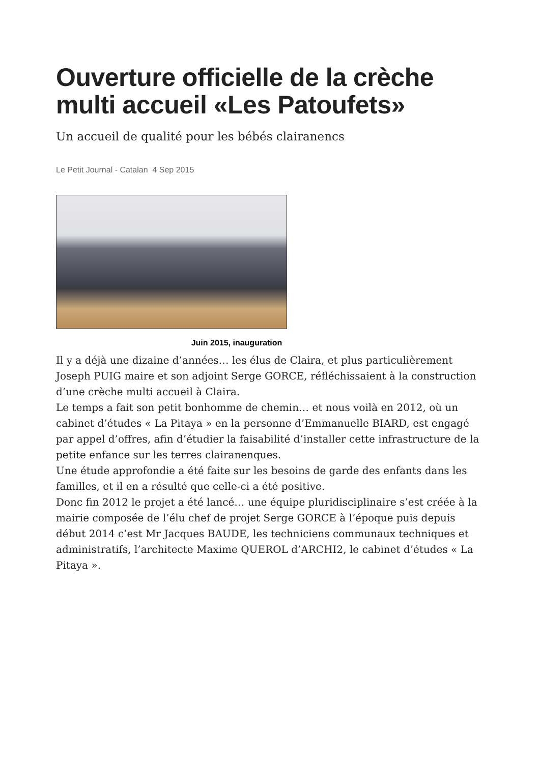Ouverture officielle de la crèche multi accueil «Les Patoufets»
Un accueil de qualité pour les bébés clairanencs
Le Petit Journal - Catalan 4 Sep 2015
Juin 2015, inauguration
Il y a déjà une dizaine d’années… les élus de Claira, et plus particulièrement Joseph PUIG maire et son adjoint Serge GORCE, réfléchissaient à la construction d’une crèche multi accueil à Claira.
Le temps a fait son petit bonhomme de chemin… et nous voilà en 2012, où un cabinet d’études « La Pitaya » en la personne d’Emmanuelle BIARD, est engagé par appel d’offres, afin d’étudier la faisabilité d’installer cette infrastructure de la petite enfance sur les terres clairanenques.
Une étude approfondie a été faite sur les besoins de garde des enfants dans les familles, et il en a résulté que celle-ci a été positive.
Donc fin 2012 le projet a été lancé… une équipe pluridisciplinaire s’est créée à la mairie composée de l’élu chef de projet Serge GORCE à l’époque puis depuis début 2014 c’est Mr Jacques BAUDE, les techniciens communaux techniques et administratifs, l’architecte Maxime QUEROL d’ARCHI2, le cabinet d’études « La Pitaya ».